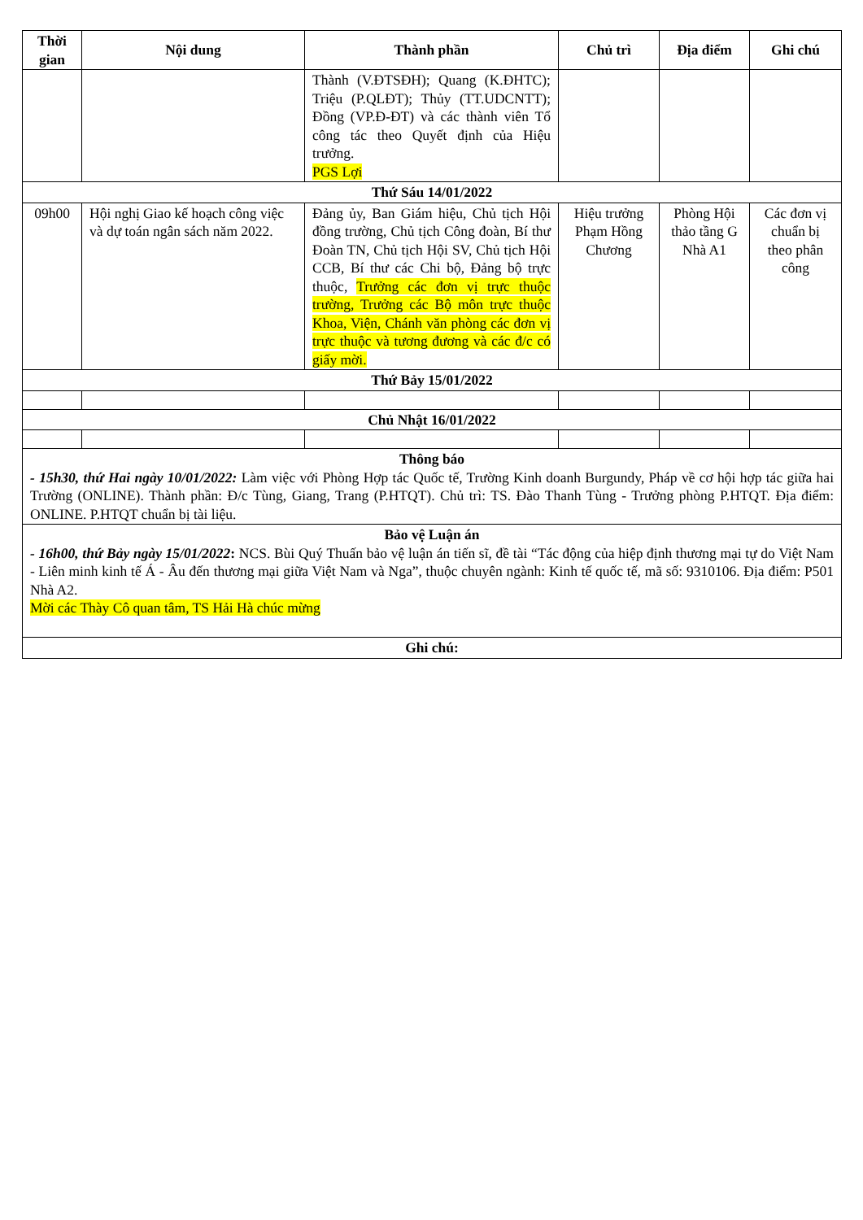| Thời gian | Nội dung | Thành phần | Chủ trì | Địa điểm | Ghi chú |
| --- | --- | --- | --- | --- | --- |
| | | Thành (V.ĐTSĐH); Quang (K.ĐHTC); Triệu (P.QLĐT); Thủy (TT.UDCNTT); Đồng (VP.Đ-ĐT) và các thành viên Tổ công tác theo Quyết định của Hiệu trưởng. PGS Lợi | | | |
| Thứ Sáu 14/01/2022 | | | | | |
| 09h00 | Hội nghị Giao kế hoạch công việc và dự toán ngân sách năm 2022. | Đảng ủy, Ban Giám hiệu, Chủ tịch Hội đồng trường, Chủ tịch Công đoàn, Bí thư Đoàn TN, Chủ tịch Hội SV, Chủ tịch Hội CCB, Bí thư các Chi bộ, Đảng bộ trực thuộc, Trưởng các đơn vị trực thuộc trường, Trưởng các Bộ môn trực thuộc Khoa, Viện, Chánh văn phòng các đơn vị trực thuộc và tương đương và các đ/c có giấy mời. | Hiệu trưởng Phạm Hồng Chương | Phòng Hội thảo tầng G Nhà A1 | Các đơn vị chuẩn bị theo phân công |
| Thứ Bảy 15/01/2022 | | | | | |
| Chủ Nhật 16/01/2022 | | | | | |
| Thông báo - 15h30, thứ Hai ngày 10/01/2022: Làm việc với Phòng Hợp tác Quốc tế, Trường Kinh doanh Burgundy, Pháp về cơ hội hợp tác giữa hai Trường (ONLINE). Thành phần: Đ/c Tùng, Giang, Trang (P.HTQT). Chủ trì: TS. Đào Thanh Tùng - Trưởng phòng P.HTQT. Địa điểm: ONLINE. P.HTQT chuẩn bị tài liệu. | | | | | |
| Bảo vệ Luận án - 16h00, thứ Bảy ngày 15/01/2022 : NCS. Bùi Quý Thuấn bảo vệ luận án tiến sĩ, đề tài “Tác động của hiệp định thương mại tự do Việt Nam - Liên minh kinh tế Á - Âu đến thương mại giữa Việt Nam và Nga”, thuộc chuyên ngành: Kinh tế quốc tế, mã số: 9310106. Địa điểm: P501 Nhà A2. Mời các Thày Cô quan tâm, TS Hải Hà chúc mừng | | | | | |
| Ghi chú: | | | | | |